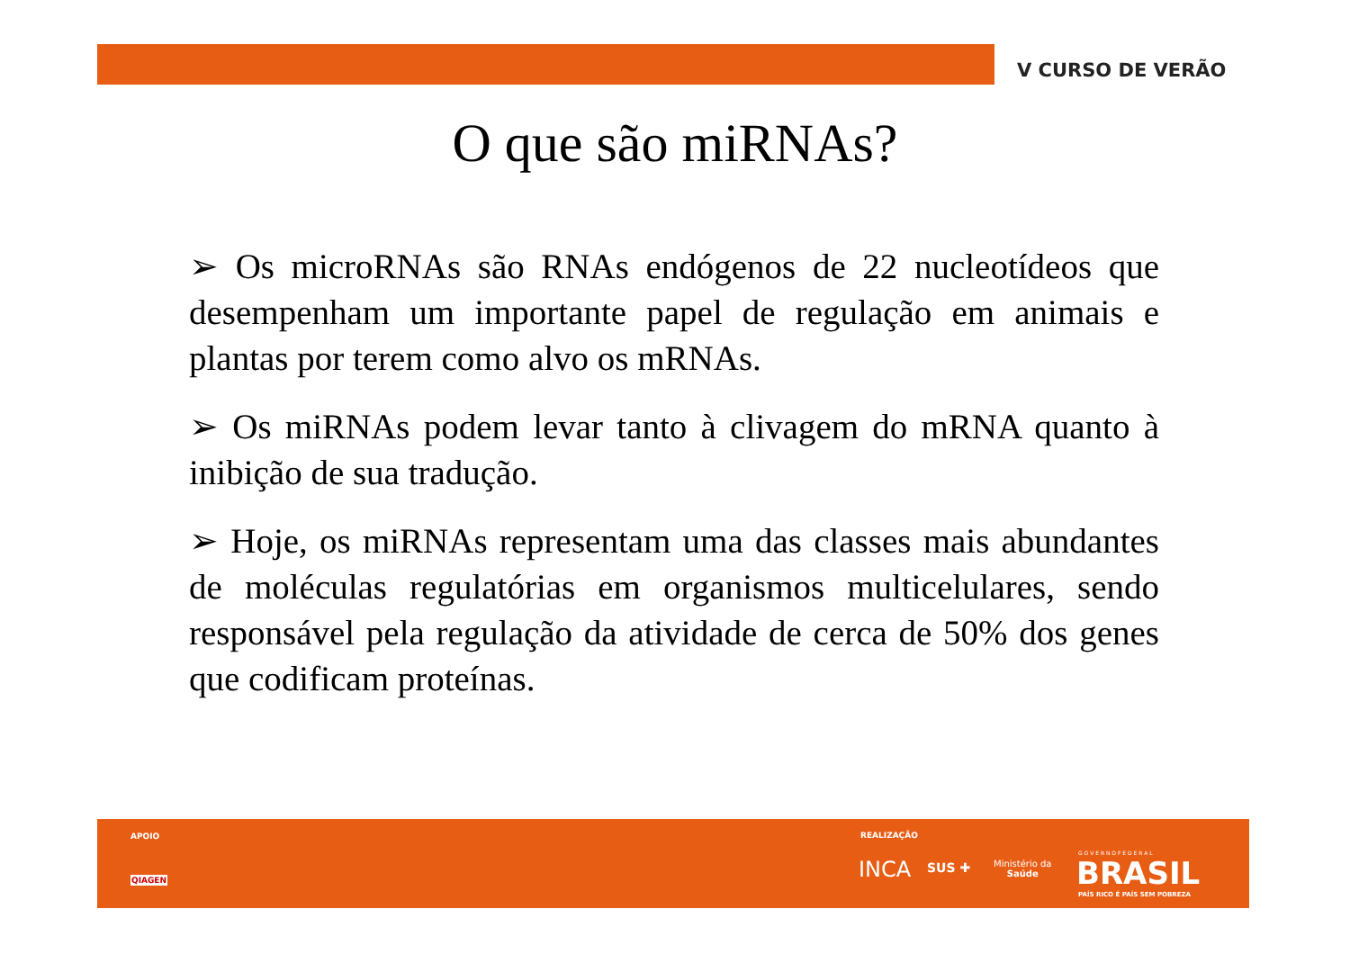V CURSO DE VERÃO
O que são miRNAs?
➢ Os microRNAs são RNAs endógenos de 22 nucleotídeos que desempenham um importante papel de regulação em animais e plantas por terem como alvo os mRNAs.
➢ Os miRNAs podem levar tanto à clivagem do mRNA quanto à inibição de sua tradução.
➢ Hoje, os miRNAs representam uma das classes mais abundantes de moléculas regulatórias em organismos multicelulares, sendo responsável pela regulação da atividade de cerca de 50% dos genes que codificam proteínas.
APOIO
QIAGEN
REALIZAÇÃO
INCA SUS ✚ Ministério da
Saúde
G O V E R N O F E D E R A L
BRASIL
PAÍS RICO É PAÍS SEM POBREZA